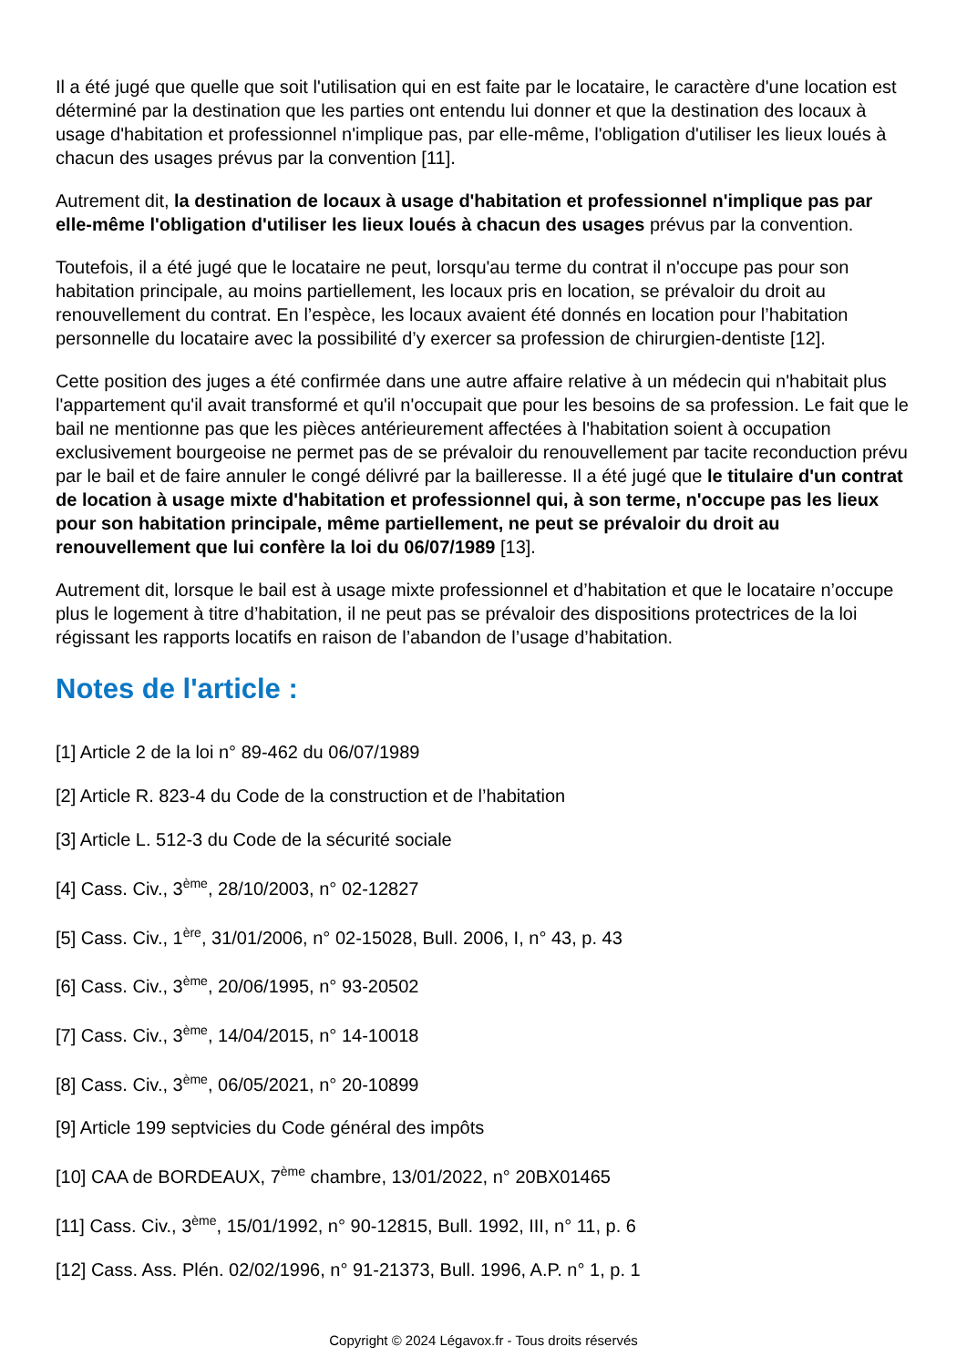Il a été jugé que quelle que soit l'utilisation qui en est faite par le locataire, le caractère d'une location est déterminé par la destination que les parties ont entendu lui donner et que la destination des locaux à usage d'habitation et professionnel n'implique pas, par elle-même, l'obligation d'utiliser les lieux loués à chacun des usages prévus par la convention [11].
Autrement dit, la destination de locaux à usage d'habitation et professionnel n'implique pas par elle-même l'obligation d'utiliser les lieux loués à chacun des usages prévus par la convention.
Toutefois, il a été jugé que le locataire ne peut, lorsqu'au terme du contrat il n'occupe pas pour son habitation principale, au moins partiellement, les locaux pris en location, se prévaloir du droit au renouvellement du contrat. En l’espèce, les locaux avaient été donnés en location pour l’habitation personnelle du locataire avec la possibilité d’y exercer sa profession de chirurgien-dentiste [12].
Cette position des juges a été confirmée dans une autre affaire relative à un médecin qui n'habitait plus l'appartement qu'il avait transformé et qu'il n'occupait que pour les besoins de sa profession. Le fait que le bail ne mentionne pas que les pièces antérieurement affectées à l'habitation soient à occupation exclusivement bourgeoise ne permet pas de se prévaloir du renouvellement par tacite reconduction prévu par le bail et de faire annuler le congé délivré par la bailleresse. Il a été jugé que le titulaire d'un contrat de location à usage mixte d'habitation et professionnel qui, à son terme, n'occupe pas les lieux pour son habitation principale, même partiellement, ne peut se prévaloir du droit au renouvellement que lui confère la loi du 06/07/1989 [13].
Autrement dit, lorsque le bail est à usage mixte professionnel et d’habitation et que le locataire n’occupe plus le logement à titre d’habitation, il ne peut pas se prévaloir des dispositions protectrices de la loi régissant les rapports locatifs en raison de l’abandon de l’usage d’habitation.
Notes de l'article :
[1] Article 2 de la loi n° 89-462 du 06/07/1989
[2] Article R. 823-4 du Code de la construction et de l’habitation
[3] Article L. 512-3 du Code de la sécurité sociale
[4] Cass. Civ., 3<sup>ème</sup>, 28/10/2003, n° 02-12827
[5] Cass. Civ., 1<sup>ère</sup>, 31/01/2006, n° 02-15028, Bull. 2006, I, n° 43, p. 43
[6] Cass. Civ., 3<sup>ème</sup>, 20/06/1995, n° 93-20502
[7] Cass. Civ., 3<sup>ème</sup>, 14/04/2015, n° 14-10018
[8] Cass. Civ., 3<sup>ème</sup>, 06/05/2021, n° 20-10899
[9] Article 199 septvicies du Code général des impôts
[10] CAA de BORDEAUX, 7<sup>ème</sup> chambre, 13/01/2022, n° 20BX01465
[11] Cass. Civ., 3<sup>ème</sup>, 15/01/1992, n° 90-12815, Bull. 1992, III, n° 11, p. 6
[12] Cass. Ass. Plén. 02/02/1996, n° 91-21373, Bull. 1996, A.P. n° 1, p. 1
Copyright © 2024 Légavox.fr - Tous droits réservés